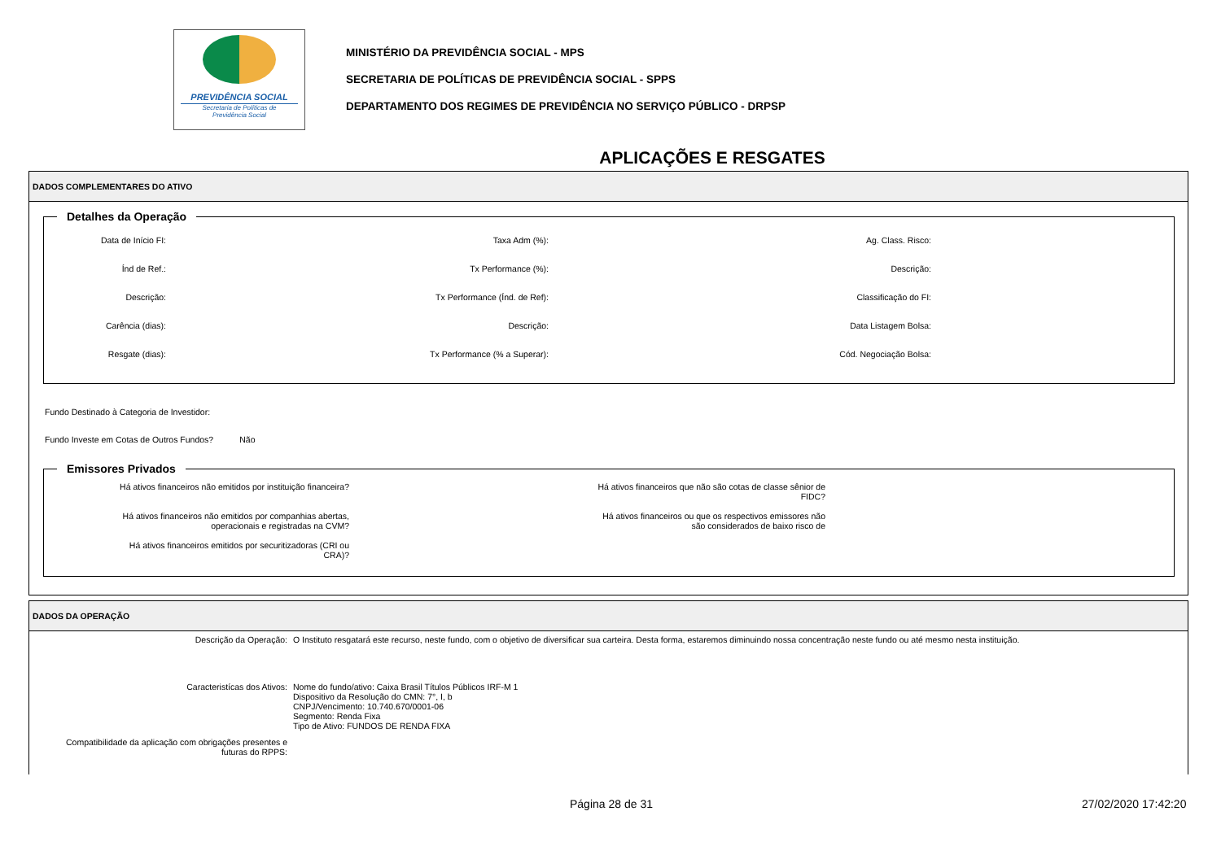PREVIDÊNCIA SOCIAL
Secretaria de Políticas de
Previdência Social
MINISTÉRIO DA PREVIDÊNCIA SOCIAL - MPS
SECRETARIA DE POLÍTICAS DE PREVIDÊNCIA SOCIAL - SPPS
DEPARTAMENTO DOS REGIMES DE PREVIDÊNCIA NO SERVIÇO PÚBLICO - DRPSP
APLICAÇÕES E RESGATES
DADOS COMPLEMENTARES DO ATIVO
Detalhes da Operação
Data de Início FI:
Taxa Adm (%):
Ag. Class. Risco:
Índ de Ref.:
Tx Performance (%):
Descrição:
Descrição:
Tx Performance (Índ. de Ref):
Classificação do FI:
Carência (dias):
Descrição:
Data Listagem Bolsa:
Resgate (dias):
Tx Performance (% a Superar):
Cód. Negociação Bolsa:
Fundo Destinado à Categoria de Investidor:
Fundo Investe em Cotas de Outros Fundos? Não
Emissores Privados
Há ativos financeiros não emitidos por instituição financeira?
Há ativos financeiros que não são cotas de classe sênior de
FIDC?
Há ativos financeiros não emitidos por companhias abertas,
operacionais e registradas na CVM?
Há ativos financeiros ou que os respectivos emissores não
são considerados de baixo risco de
Há ativos financeiros emitidos por securitizadoras (CRI ou
CRA)?
DADOS DA OPERAÇÃO
Descrição da Operação:
O Instituto resgatará este recurso, neste fundo, com o objetivo de diversificar sua carteira. Desta forma, estaremos diminuindo nossa concentração neste fundo ou até mesmo nesta instituição.
Caracteristícas dos Ativos:
Nome do fundo/ativo: Caixa Brasil Títulos Públicos IRF-M 1
Dispositivo da Resolução do CMN: 7°, I, b
CNPJ/Vencimento: 10.740.670/0001-06
Segmento: Renda Fixa
Tipo de Ativo: FUNDOS DE RENDA FIXA
Compatibilidade da aplicação com obrigações presentes e
futuras do RPPS:
Página 28 de 31 27/02/2020 17:42:20